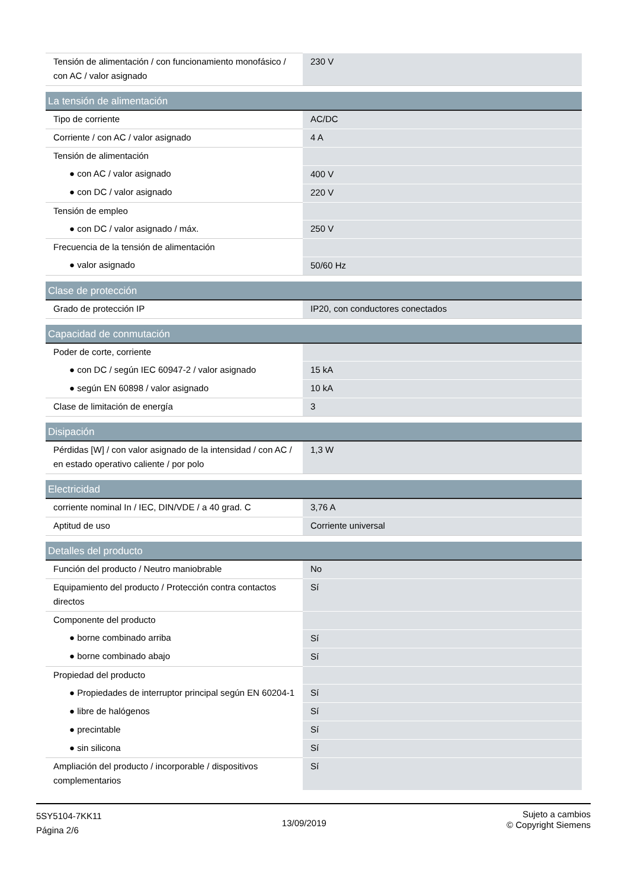| Tensión de alimentación / con funcionamiento monofásico / con AC / valor asignado | 230 V |
| La tensión de alimentación | |
| Tipo de corriente | AC/DC |
| Corriente / con AC / valor asignado | 4 A |
| Tensión de alimentación | |
| ● con AC / valor asignado | 400 V |
| ● con DC / valor asignado | 220 V |
| Tensión de empleo | |
| ● con DC / valor asignado / máx. | 250 V |
| Frecuencia de la tensión de alimentación | |
| ● valor asignado | 50/60 Hz |
| Clase de protección | |
| Grado de protección IP | IP20, con conductores conectados |
| Capacidad de conmutación | |
| Poder de corte, corriente | |
| ● con DC / según IEC 60947-2 / valor asignado | 15 kA |
| ● según EN 60898 / valor asignado | 10 kA |
| Clase de limitación de energía | 3 |
| Disipación | |
| Pérdidas [W] / con valor asignado de la intensidad / con AC / en estado operativo caliente / por polo | 1,3 W |
| Electricidad | |
| corriente nominal In / IEC, DIN/VDE / a 40 grad. C | 3,76 A |
| Aptitud de uso | Corriente universal |
| Detalles del producto | |
| Función del producto / Neutro maniobrable | No |
| Equipamiento del producto / Protección contra contactos directos | Sí |
| Componente del producto | |
| ● borne combinado arriba | Sí |
| ● borne combinado abajo | Sí |
| Propiedad del producto | |
| ● Propiedades de interruptor principal según EN 60204-1 | Sí |
| ● libre de halógenos | Sí |
| ● precintable | Sí |
| ● sin silicona | Sí |
| Ampliación del producto / incorporable / dispositivos complementarios | Sí |
5SY5104-7KK11
Página 2/6
13/09/2019
Sujeto a cambios
© Copyright Siemens